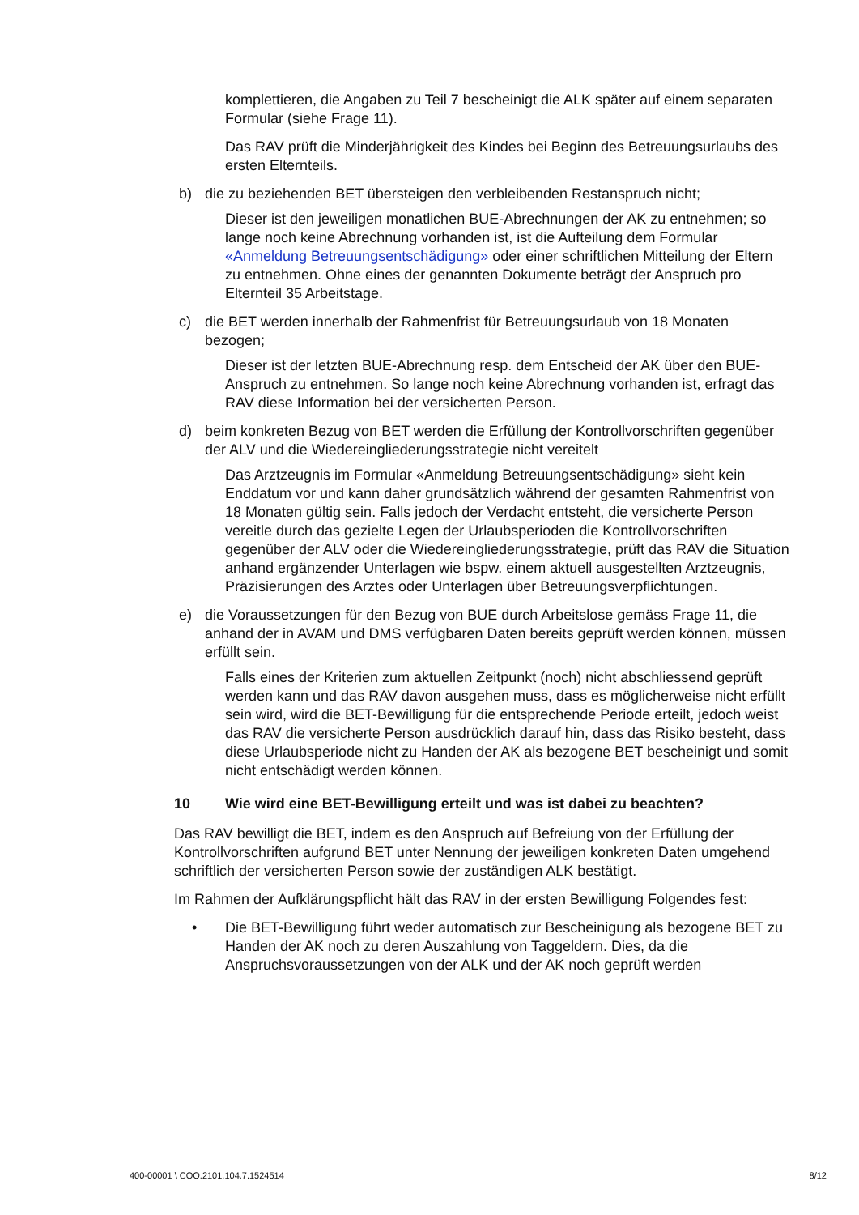komplettieren, die Angaben zu Teil 7 bescheinigt die ALK später auf einem separaten Formular (siehe Frage 11).
Das RAV prüft die Minderjährigkeit des Kindes bei Beginn des Betreuungsurlaubs des ersten Elternteils.
b) die zu beziehenden BET übersteigen den verbleibenden Restanspruch nicht;
Dieser ist den jeweiligen monatlichen BUE-Abrechnungen der AK zu entnehmen; so lange noch keine Abrechnung vorhanden ist, ist die Aufteilung dem Formular «Anmeldung Betreuungsentschädigung» oder einer schriftlichen Mitteilung der Eltern zu entnehmen. Ohne eines der genannten Dokumente beträgt der Anspruch pro Elternteil 35 Arbeitstage.
c) die BET werden innerhalb der Rahmenfrist für Betreuungsurlaub von 18 Monaten bezogen;
Dieser ist der letzten BUE-Abrechnung resp. dem Entscheid der AK über den BUE-Anspruch zu entnehmen. So lange noch keine Abrechnung vorhanden ist, erfragt das RAV diese Information bei der versicherten Person.
d) beim konkreten Bezug von BET werden die Erfüllung der Kontrollvorschriften gegenüber der ALV und die Wiedereingliederungsstrategie nicht vereitelt
Das Arztzeugnis im Formular «Anmeldung Betreuungsentschädigung» sieht kein Enddatum vor und kann daher grundsätzlich während der gesamten Rahmenfrist von 18 Monaten gültig sein. Falls jedoch der Verdacht entsteht, die versicherte Person vereitle durch das gezielte Legen der Urlaubsperioden die Kontrollvorschriften gegenüber der ALV oder die Wiedereingliederungsstrategie, prüft das RAV die Situation anhand ergänzender Unterlagen wie bspw. einem aktuell ausgestellten Arztzeugnis, Präzisierungen des Arztes oder Unterlagen über Betreuungsverpflichtungen.
e) die Voraussetzungen für den Bezug von BUE durch Arbeitslose gemäss Frage 11, die anhand der in AVAM und DMS verfügbaren Daten bereits geprüft werden können, müssen erfüllt sein.
Falls eines der Kriterien zum aktuellen Zeitpunkt (noch) nicht abschliessend geprüft werden kann und das RAV davon ausgehen muss, dass es möglicherweise nicht erfüllt sein wird, wird die BET-Bewilligung für die entsprechende Periode erteilt, jedoch weist das RAV die versicherte Person ausdrücklich darauf hin, dass das Risiko besteht, dass diese Urlaubsperiode nicht zu Handen der AK als bezogene BET bescheinigt und somit nicht entschädigt werden können.
10 Wie wird eine BET-Bewilligung erteilt und was ist dabei zu beachten?
Das RAV bewilligt die BET, indem es den Anspruch auf Befreiung von der Erfüllung der Kontrollvorschriften aufgrund BET unter Nennung der jeweiligen konkreten Daten umgehend schriftlich der versicherten Person sowie der zuständigen ALK bestätigt.
Im Rahmen der Aufklärungspflicht hält das RAV in der ersten Bewilligung Folgendes fest:
• Die BET-Bewilligung führt weder automatisch zur Bescheinigung als bezogene BET zu Handen der AK noch zu deren Auszahlung von Taggeldern. Dies, da die Anspruchsvoraussetzungen von der ALK und der AK noch geprüft werden
400-00001 \ COO.2101.104.7.1524514 8/12